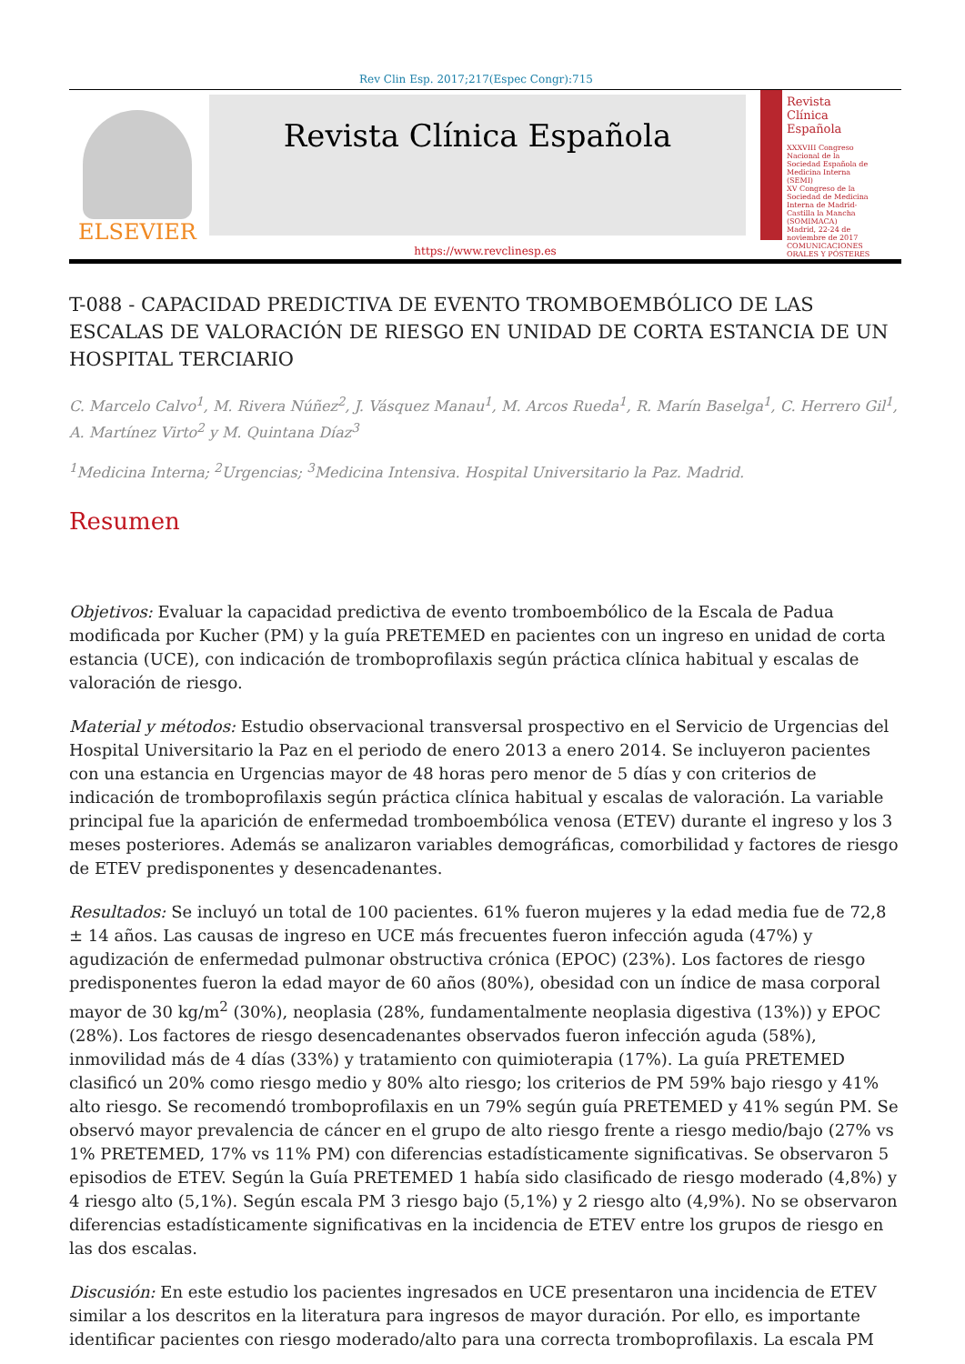Rev Clin Esp. 2017;217(Espec Congr):715
ELSEVIER
Revista Clínica Española
Revista Clínica Española
XXXVIII Congreso Nacional de la Sociedad Española de Medicina Interna (SEMI)
XV Congreso de la Sociedad de Medicina Interna de Madrid-Castilla la Mancha (SOMIMACA)
Madrid, 22-24 de noviembre de 2017
COMUNICACIONES ORALES Y PÓSTERES
https://www.revclinesp.es
T-088 - CAPACIDAD PREDICTIVA DE EVENTO TROMBOEMBÓLICO DE LAS ESCALAS DE VALORACIÓN DE RIESGO EN UNIDAD DE CORTA ESTANCIA DE UN HOSPITAL TERCIARIO
C. Marcelo Calvo<sup>1</sup>, M. Rivera Núñez<sup>2</sup>, J. Vásquez Manau<sup>1</sup>, M. Arcos Rueda<sup>1</sup>, R. Marín Baselga<sup>1</sup>, C. Herrero Gil<sup>1</sup>, A. Martínez Virto<sup>2</sup> y M. Quintana Díaz<sup>3</sup>
<sup>1</sup> Medicina Interna; <sup>2</sup>Urgencias; <sup>3</sup>Medicina Intensiva. Hospital Universitario la Paz. Madrid.
Resumen
Objetivos: Evaluar la capacidad predictiva de evento tromboembólico de la Escala de Padua modificada por Kucher (PM) y la guía PRETEMED en pacientes con un ingreso en unidad de corta estancia (UCE), con indicación de tromboprofilaxis según práctica clínica habitual y escalas de valoración de riesgo.
Material y métodos: Estudio observacional transversal prospectivo en el Servicio de Urgencias del Hospital Universitario la Paz en el periodo de enero 2013 a enero 2014. Se incluyeron pacientes con una estancia en Urgencias mayor de 48 horas pero menor de 5 días y con criterios de indicación de tromboprofilaxis según práctica clínica habitual y escalas de valoración. La variable principal fue la aparición de enfermedad tromboembólica venosa (ETEV) durante el ingreso y los 3 meses posteriores. Además se analizaron variables demográficas, comorbilidad y factores de riesgo de ETEV predisponentes y desencadenantes.
Resultados: Se incluyó un total de 100 pacientes. 61% fueron mujeres y la edad media fue de 72,8 ± 14 años. Las causas de ingreso en UCE más frecuentes fueron infección aguda (47%) y agudización de enfermedad pulmonar obstructiva crónica (EPOC) (23%). Los factores de riesgo predisponentes fueron la edad mayor de 60 años (80%), obesidad con un índice de masa corporal mayor de 30 kg/m<sup>2</sup> (30%), neoplasia (28%, fundamentalmente neoplasia digestiva (13%)) y EPOC (28%). Los factores de riesgo desencadenantes observados fueron infección aguda (58%), inmovilidad más de 4 días (33%) y tratamiento con quimioterapia (17%). La guía PRETEMED clasificó un 20% como riesgo medio y 80% alto riesgo; los criterios de PM 59% bajo riesgo y 41% alto riesgo. Se recomendó tromboprofilaxis en un 79% según guía PRETEMED y 41% según PM. Se observó mayor prevalencia de cáncer en el grupo de alto riesgo frente a riesgo medio/bajo (27% vs 1% PRETEMED, 17% vs 11% PM) con diferencias estadísticamente significativas. Se observaron 5 episodios de ETEV. Según la Guía PRETEMED 1 había sido clasificado de riesgo moderado (4,8%) y 4 riesgo alto (5,1%). Según escala PM 3 riesgo bajo (5,1%) y 2 riesgo alto (4,9%). No se observaron diferencias estadísticamente significativas en la incidencia de ETEV entre los grupos de riesgo en las dos escalas.
Discusión: En este estudio los pacientes ingresados en UCE presentaron una incidencia de ETEV similar a los descritos en la literatura para ingresos de mayor duración. Por ello, es importante identificar pacientes con riesgo moderado/alto para una correcta tromboprofilaxis. La escala PM